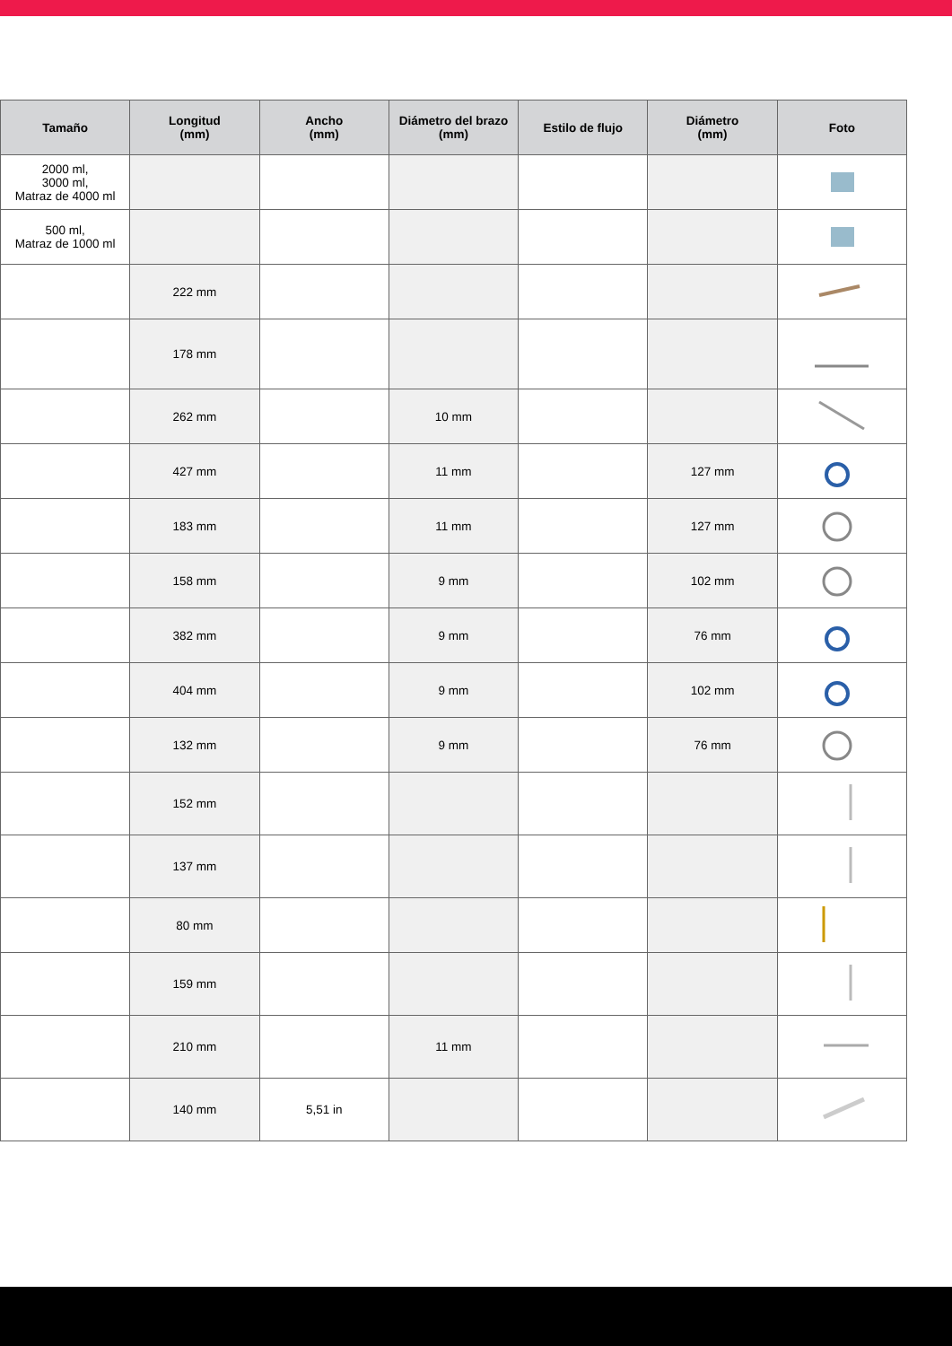| Tamaño | Longitud (mm) | Ancho (mm) | Diámetro del brazo (mm) | Estilo de flujo | Diámetro (mm) | Foto |
| --- | --- | --- | --- | --- | --- | --- |
| 2000 ml, 3000 ml, Matraz de 4000 ml | | | | | | |
| 500 ml, Matraz de 1000 ml | | | | | | |
| | 222 mm | | | | | |
| | 178 mm | | | | | |
| | 262 mm | | 10 mm | | | |
| | 427 mm | | 11 mm | | 127 mm | |
| | 183 mm | | 11 mm | | 127 mm | |
| | 158 mm | | 9 mm | | 102 mm | |
| | 382 mm | | 9 mm | | 76 mm | |
| | 404 mm | | 9 mm | | 102 mm | |
| | 132 mm | | 9 mm | | 76 mm | |
| | 152 mm | | | | | |
| | 137 mm | | | | | |
| | 80 mm | | | | | |
| | 159 mm | | | | | |
| | 210 mm | | 11 mm | | | |
| | 140 mm | 5,51 in | | | | |